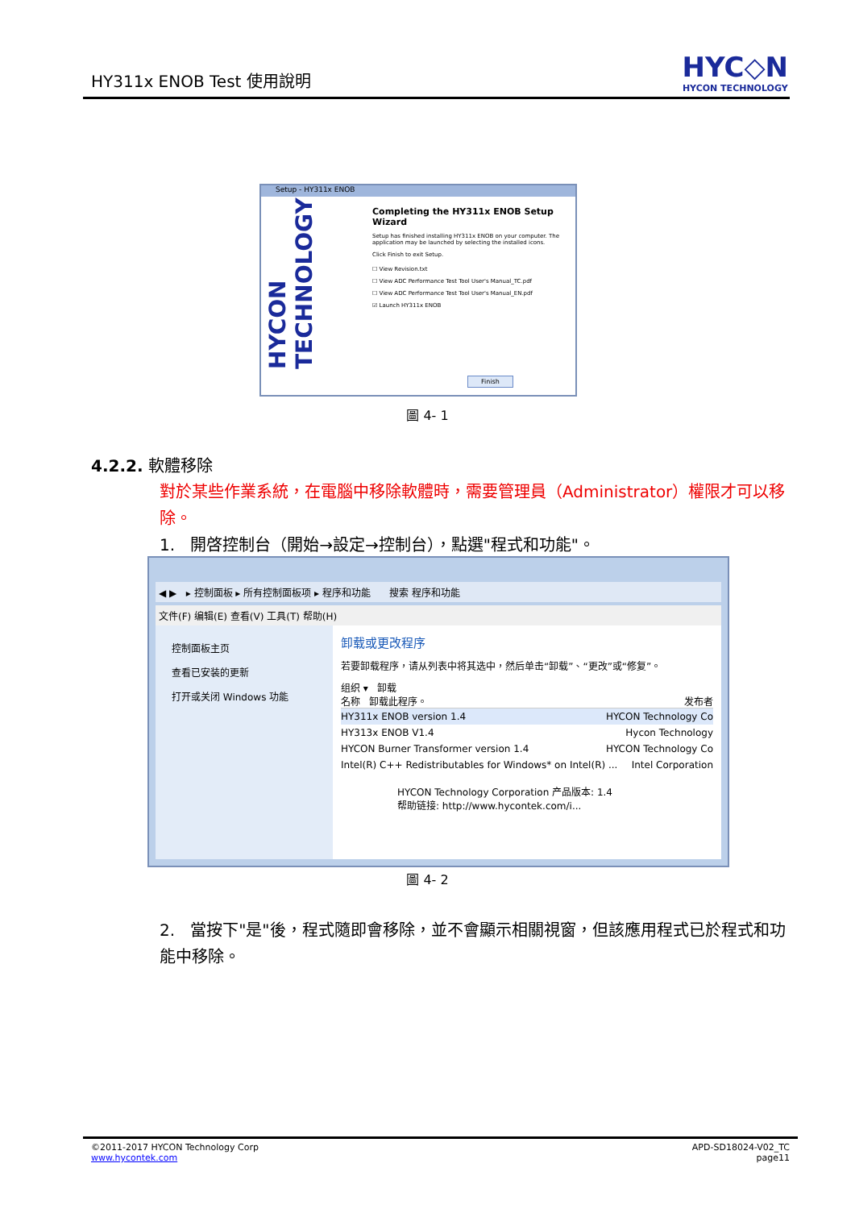HY311x ENOB Test 使用說明
HYC◇N
HYCON TECHNOLOGY
Setup - HY311x ENOB
HYCON TECHNOLOGY
Completing the HY311x ENOB Setup Wizard
Setup has finished installing HY311x ENOB on your computer. The application may be launched by selecting the installed icons.
Click Finish to exit Setup.
☐ View Revision.txt
☐ View ADC Performance Test Tool User's Manual_TC.pdf
☐ View ADC Performance Test Tool User's Manual_EN.pdf
☑ Launch HY311x ENOB
Finish
圖 4- 1
4.2.2. 軟體移除
對於某些作業系統，在電腦中移除軟體時，需要管理員（Administrator）權限才可以移除。
1. 開啓控制台（開始→設定→控制台），點選"程式和功能"。
◀ ▶ ▸ 控制面板 ▸ 所有控制面板项 ▸ 程序和功能 搜索 程序和功能
文件(F) 编辑(E) 查看(V) 工具(T) 帮助(H)
控制面板主页
查看已安装的更新
打开或关闭 Windows 功能
卸载或更改程序
若要卸载程序，请从列表中将其选中，然后单击“卸载”、“更改”或“修复”。
组织 ▾ 卸载
名称 卸载此程序。 发布者
HY311x ENOB version 1.4 HYCON Technology Co
HY313x ENOB V1.4 Hycon Technology
HYCON Burner Transformer version 1.4 HYCON Technology Co
Intel(R) C++ Redistributables for Windows* on Intel(R) ... Intel Corporation
HYCON Technology Corporation 产品版本: 1.4
帮助链接: http://www.hycontek.com/i...
圖 4- 2
2. 當按下"是"後，程式隨即會移除，並不會顯示相關視窗，但該應用程式已於程式和功能中移除。
©2011-2017 HYCON Technology Corp
www.hycontek.com
APD-SD18024-V02_TC
page11